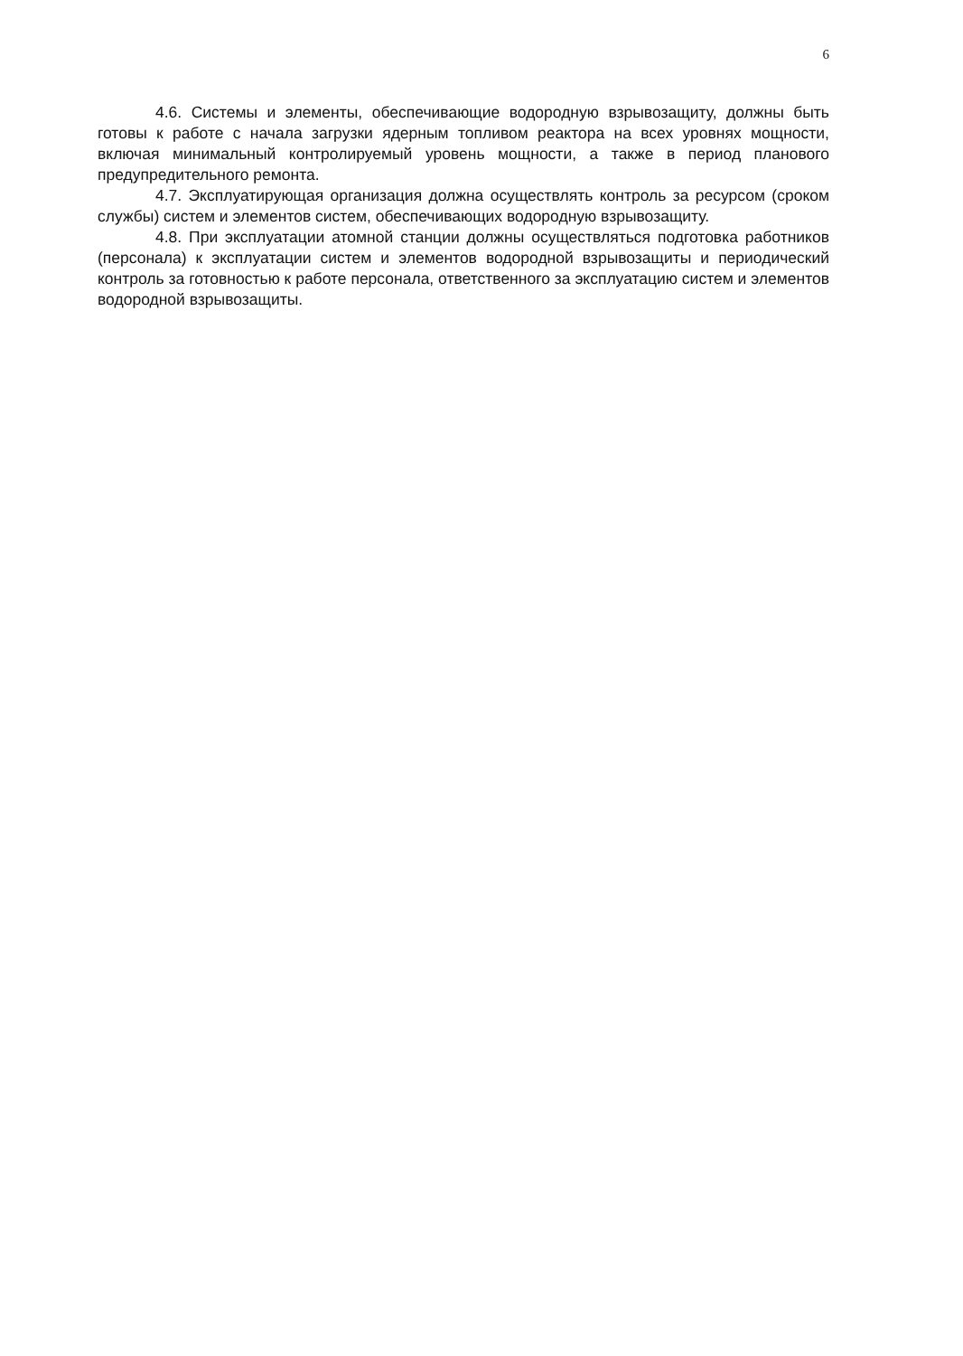6
4.6. Системы и элементы, обеспечивающие водородную взрывозащиту, должны быть готовы к работе с начала загрузки ядерным топливом реактора на всех уровнях мощности, включая минимальный контролируемый уровень мощности, а также в период планового предупредительного ремонта.
4.7. Эксплуатирующая организация должна осуществлять контроль за ресурсом (сроком службы) систем и элементов систем, обеспечивающих водородную взрывозащиту.
4.8. При эксплуатации атомной станции должны осуществляться подготовка работников (персонала) к эксплуатации систем и элементов водородной взрывозащиты и периодический контроль за готовностью к работе персонала, ответственного за эксплуатацию систем и элементов водородной взрывозащиты.